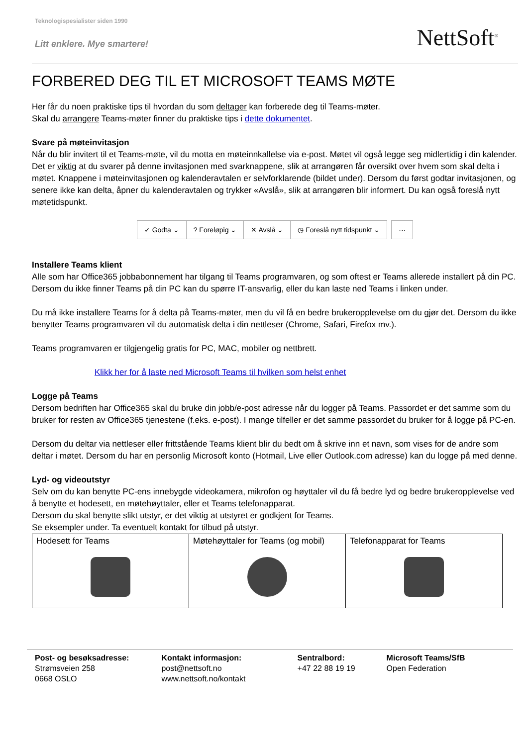Teknologispesialister siden 1990
Litt enklere. Mye smartere!
NettSoft<sup>®</sup>
FORBERED DEG TIL ET MICROSOFT TEAMS MØTE
Her får du noen praktiske tips til hvordan du som deltager kan forberede deg til Teams-møter.
Skal du arrangere Teams-møter finner du praktiske tips i dette dokumentet.
Svare på møteinvitasjon
Når du blir invitert til et Teams-møte, vil du motta en møteinnkallelse via e-post. Møtet vil også legge seg midlertidig i din kalender. Det er viktig at du svarer på denne invitasjonen med svarknappene, slik at arrangøren får oversikt over hvem som skal delta i møtet. Knappene i møteinvitasjonen og kalenderavtalen er selvforklarende (bildet under). Dersom du først godtar invitasjonen, og senere ikke kan delta, åpner du kalenderavtalen og trykker «Avslå», slik at arrangøren blir informert. Du kan også foreslå nytt møtetidspunkt.
✓ Godta ⌄ ? Foreløpig ⌄ ✕ Avslå ⌄ ◷ Foreslå nytt tidspunkt ⌄
···
Installere Teams klient
Alle som har Office365 jobbabonnement har tilgang til Teams programvaren, og som oftest er Teams allerede installert på din PC. Dersom du ikke finner Teams på din PC kan du spørre IT-ansvarlig, eller du kan laste ned Teams i linken under.
Du må ikke installere Teams for å delta på Teams-møter, men du vil få en bedre brukeropplevelse om du gjør det. Dersom du ikke benytter Teams programvaren vil du automatisk delta i din nettleser (Chrome, Safari, Firefox mv.).
Teams programvaren er tilgjengelig gratis for PC, MAC, mobiler og nettbrett.
Klikk her for å laste ned Microsoft Teams til hvilken som helst enhet
Logge på Teams
Dersom bedriften har Office365 skal du bruke din jobb/e-post adresse når du logger på Teams. Passordet er det samme som du bruker for resten av Office365 tjenestene (f.eks. e-post). I mange tilfeller er det samme passordet du bruker for å logge på PC-en.
Dersom du deltar via nettleser eller frittstående Teams klient blir du bedt om å skrive inn et navn, som vises for de andre som deltar i møtet. Dersom du har en personlig Microsoft konto (Hotmail, Live eller Outlook.com adresse) kan du logge på med denne.
Lyd- og videoutstyr
Selv om du kan benytte PC-ens innebygde videokamera, mikrofon og høyttaler vil du få bedre lyd og bedre brukeropplevelse ved å benytte et hodesett, en møtehøyttaler, eller et Teams telefonapparat.
Dersom du skal benytte slikt utstyr, er det viktig at utstyret er godkjent for Teams.
Se eksempler under. Ta eventuelt kontakt for tilbud på utstyr.
| Hodesett for Teams | Møtehøyttaler for Teams (og mobil) | Telefonapparat for Teams |
Post- og besøksadresse:
Strømsveien 258
0668 OSLO
Kontakt informasjon:
post@nettsoft.no
www.nettsoft.no/kontakt
Sentralbord:
+47 22 88 19 19
Microsoft Teams/SfB
Open Federation